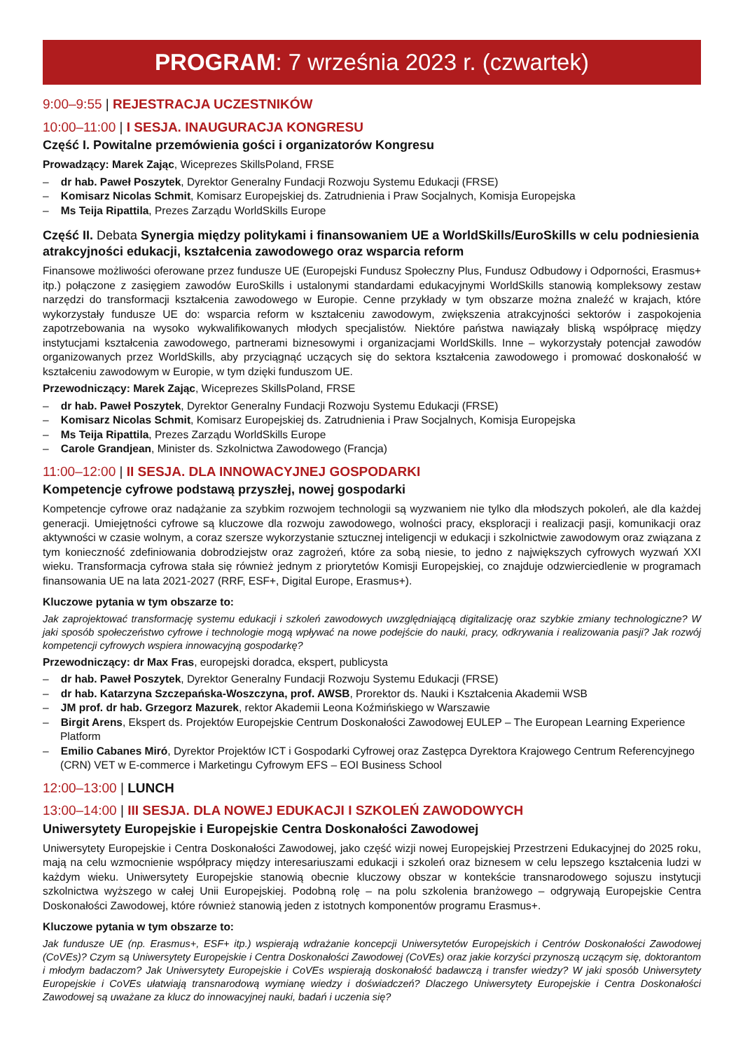PROGRAM: 7 września 2023 r. (czwartek)
9:00–9:55 | REJESTRACJA UCZESTNIKÓW
10:00–11:00 | I SESJA. INAUGURACJA KONGRESU
Część I. Powitalne przemówienia gości i organizatorów Kongresu
Prowadzący: Marek Zając, Wiceprezes SkillsPoland, FRSE
– dr hab. Paweł Poszytek, Dyrektor Generalny Fundacji Rozwoju Systemu Edukacji (FRSE)
– Komisarz Nicolas Schmit, Komisarz Europejskiej ds. Zatrudnienia i Praw Socjalnych, Komisja Europejska
– Ms Teija Ripattila, Prezes Zarządu WorldSkills Europe
Część II. Debata Synergia między politykami i finansowaniem UE a WorldSkills/EuroSkills w celu podniesienia atrakcyjności edukacji, kształcenia zawodowego oraz wsparcia reform
Finansowe możliwości oferowane przez fundusze UE (Europejski Fundusz Społeczny Plus, Fundusz Odbudowy i Odporności, Erasmus+ itp.) połączone z zasięgiem zawodów EuroSkills i ustalonymi standardami edukacyjnymi WorldSkills stanowią kompleksowy zestaw narzędzi do transformacji kształcenia zawodowego w Europie. Cenne przykłady w tym obszarze można znaleźć w krajach, które wykorzystały fundusze UE do: wsparcia reform w kształceniu zawodowym, zwiększenia atrakcyjności sektorów i zaspokojenia zapotrzebowania na wysoko wykwalifikowanych młodych specjalistów. Niektóre państwa nawiązały bliską współpracę między instytucjami kształcenia zawodowego, partnerami biznesowymi i organizacjami WorldSkills. Inne – wykorzystały potencjał zawodów organizowanych przez WorldSkills, aby przyciągnąć uczących się do sektora kształcenia zawodowego i promować doskonałość w kształceniu zawodowym w Europie, w tym dzięki funduszom UE.
Przewodniczący: Marek Zając, Wiceprezes SkillsPoland, FRSE
– dr hab. Paweł Poszytek, Dyrektor Generalny Fundacji Rozwoju Systemu Edukacji (FRSE)
– Komisarz Nicolas Schmit, Komisarz Europejskiej ds. Zatrudnienia i Praw Socjalnych, Komisja Europejska
– Ms Teija Ripattila, Prezes Zarządu WorldSkills Europe
– Carole Grandjean, Minister ds. Szkolnictwa Zawodowego (Francja)
11:00–12:00 | II SESJA. DLA INNOWACYJNEJ GOSPODARKI
Kompetencje cyfrowe podstawą przyszłej, nowej gospodarki
Kompetencje cyfrowe oraz nadążanie za szybkim rozwojem technologii są wyzwaniem nie tylko dla młodszych pokoleń, ale dla każdej generacji. Umiejętności cyfrowe są kluczowe dla rozwoju zawodowego, wolności pracy, eksploracji i realizacji pasji, komunikacji oraz aktywności w czasie wolnym, a coraz szersze wykorzystanie sztucznej inteligencji w edukacji i szkolnictwie zawodowym oraz związana z tym konieczność zdefiniowania dobrodziejstw oraz zagrożeń, które za sobą niesie, to jedno z największych cyfrowych wyzwań XXI wieku. Transformacja cyfrowa stała się również jednym z priorytetów Komisji Europejskiej, co znajduje odzwierciedlenie w programach finansowania UE na lata 2021-2027 (RRF, ESF+, Digital Europe, Erasmus+).
Kluczowe pytania w tym obszarze to:
Jak zaprojektować transformację systemu edukacji i szkoleń zawodowych uwzględniającą digitalizację oraz szybkie zmiany technologiczne? W jaki sposób społeczeństwo cyfrowe i technologie mogą wpływać na nowe podejście do nauki, pracy, odkrywania i realizowania pasji? Jak rozwój kompetencji cyfrowych wspiera innowacyjną gospodarkę?
Przewodniczący: dr Max Fras, europejski doradca, ekspert, publicysta
– dr hab. Paweł Poszytek, Dyrektor Generalny Fundacji Rozwoju Systemu Edukacji (FRSE)
– dr hab. Katarzyna Szczepańska-Woszczyna, prof. AWSB, Prorektor ds. Nauki i Kształcenia Akademii WSB
– JM prof. dr hab. Grzegorz Mazurek, rektor Akademii Leona Koźmińskiego w Warszawie
– Birgit Arens, Ekspert ds. Projektów Europejskie Centrum Doskonałości Zawodowej EULEP – The European Learning Experience Platform
– Emilio Cabanes Miró, Dyrektor Projektów ICT i Gospodarki Cyfrowej oraz Zastępca Dyrektora Krajowego Centrum Referencyjnego (CRN) VET w E-commerce i Marketingu Cyfrowym EFS – EOI Business School
12:00–13:00 | LUNCH
13:00–14:00 | III SESJA. DLA NOWEJ EDUKACJI I SZKOLEŃ ZAWODOWYCH
Uniwersytety Europejskie i Europejskie Centra Doskonałości Zawodowej
Uniwersytety Europejskie i Centra Doskonałości Zawodowej, jako część wizji nowej Europejskiej Przestrzeni Edukacyjnej do 2025 roku, mają na celu wzmocnienie współpracy między interesariuszami edukacji i szkoleń oraz biznesem w celu lepszego kształcenia ludzi w każdym wieku. Uniwersytety Europejskie stanowią obecnie kluczowy obszar w kontekście transnarodowego sojuszu instytucji szkolnictwa wyższego w całej Unii Europejskiej. Podobną rolę – na polu szkolenia branżowego – odgrywają Europejskie Centra Doskonałości Zawodowej, które również stanowią jeden z istotnych komponentów programu Erasmus+.
Kluczowe pytania w tym obszarze to:
Jak fundusze UE (np. Erasmus+, ESF+ itp.) wspierają wdrażanie koncepcji Uniwersytetów Europejskich i Centrów Doskonałości Zawodowej (CoVEs)? Czym są Uniwersytety Europejskie i Centra Doskonałości Zawodowej (CoVEs) oraz jakie korzyści przynoszą uczącym się, doktorantom i młodym badaczom? Jak Uniwersytety Europejskie i CoVEs wspierają doskonałość badawczą i transfer wiedzy? W jaki sposób Uniwersytety Europejskie i CoVEs ułatwiają transnarodową wymianę wiedzy i doświadczeń? Dlaczego Uniwersytety Europejskie i Centra Doskonałości Zawodowej są uważane za klucz do innowacyjnej nauki, badań i uczenia się?